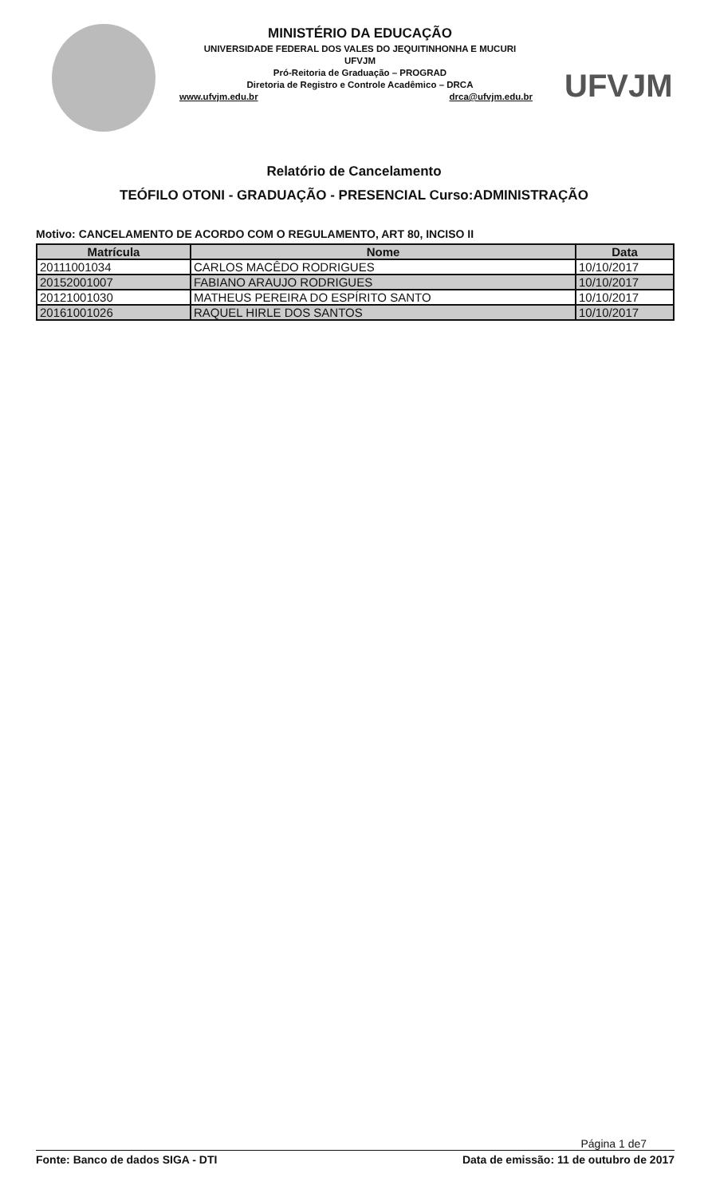MINISTÉRIO DA EDUCAÇÃO
UNIVERSIDADE FEDERAL DOS VALES DO JEQUITINHONHA E MUCURI
UFVJM
Pró-Reitoria de Graduação – PROGRAD
Diretoria de Registro e Controle Acadêmico – DRCA
www.ufvjm.edu.br drca@ufvjm.edu.br
UFVJM
Relatório de Cancelamento
TEÓFILO OTONI - GRADUAÇÃO - PRESENCIAL Curso:ADMINISTRAÇÃO
Motivo: CANCELAMENTO DE ACORDO COM O REGULAMENTO, ART 80, INCISO II
| Matrícula | Nome | Data |
| --- | --- | --- |
| 20111001034 | CARLOS MACÊDO RODRIGUES | 10/10/2017 |
| 20152001007 | FABIANO ARAUJO RODRIGUES | 10/10/2017 |
| 20121001030 | MATHEUS PEREIRA DO ESPÍRITO SANTO | 10/10/2017 |
| 20161001026 | RAQUEL HIRLE DOS SANTOS | 10/10/2017 |
Página 1 de7
Fonte: Banco de dados SIGA - DTI Data de emissão: 11 de outubro de 2017